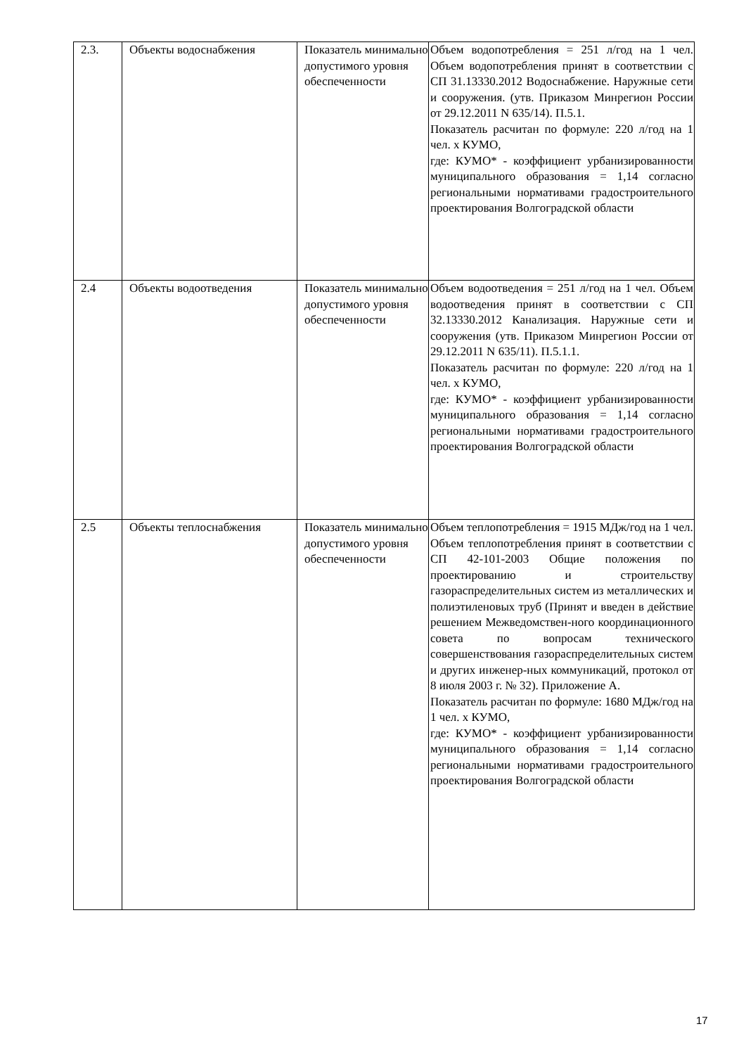| 2.3. | Объекты водоснабжения | Показатель минимально допустимого уровня обеспеченности | Объем водопотребления = 251 л/год на 1 чел. Объем водопотребления принят в соответствии с СП 31.13330.2012 Водоснабжение. Наружные сети и сооружения. (утв. Приказом Минрегион России от 29.12.2011 N 635/14). П.5.1. Показатель расчитан по формуле: 220 л/год на 1 чел. x КУМО, где: КУМО* - коэффициент урбанизированности муниципального образования = 1,14 согласно региональными нормативами градостроительного проектирования Волгоградской области |
| 2.4 | Объекты водоотведения | Показатель минимально допустимого уровня обеспеченности | Объем водоотведения = 251 л/год на 1 чел. Объем водоотведения принят в соответствии с СП 32.13330.2012 Канализация. Наружные сети и сооружения (утв. Приказом Минрегион России от 29.12.2011 N 635/11). П.5.1.1. Показатель расчитан по формуле: 220 л/год на 1 чел. x КУМО, где: КУМО* - коэффициент урбанизированности муниципального образования = 1,14 согласно региональными нормативами градостроительного проектирования Волгоградской области |
| 2.5 | Объекты теплоснабжения | Показатель минимально допустимого уровня обеспеченности | Объем теплопотребления = 1915 МДж/год на 1 чел. Объем теплопотребления принят в соответствии с СП 42-101-2003 Общие положения по проектированию и строительству газораспределительных систем из металлических и полиэтиленовых труб (Принят и введен в действие решением Межведомствен-ного координационного совета по вопросам технического совершенствования газораспределительных систем и других инженер-ных коммуникаций, протокол от 8 июля 2003 г. № 32). Приложение А. Показатель расчитан по формуле: 1680 МДж/год на 1 чел. x КУМО, где: КУМО* - коэффициент урбанизированности муниципального образования = 1,14 согласно региональными нормативами градостроительного проектирования Волгоградской области |
17